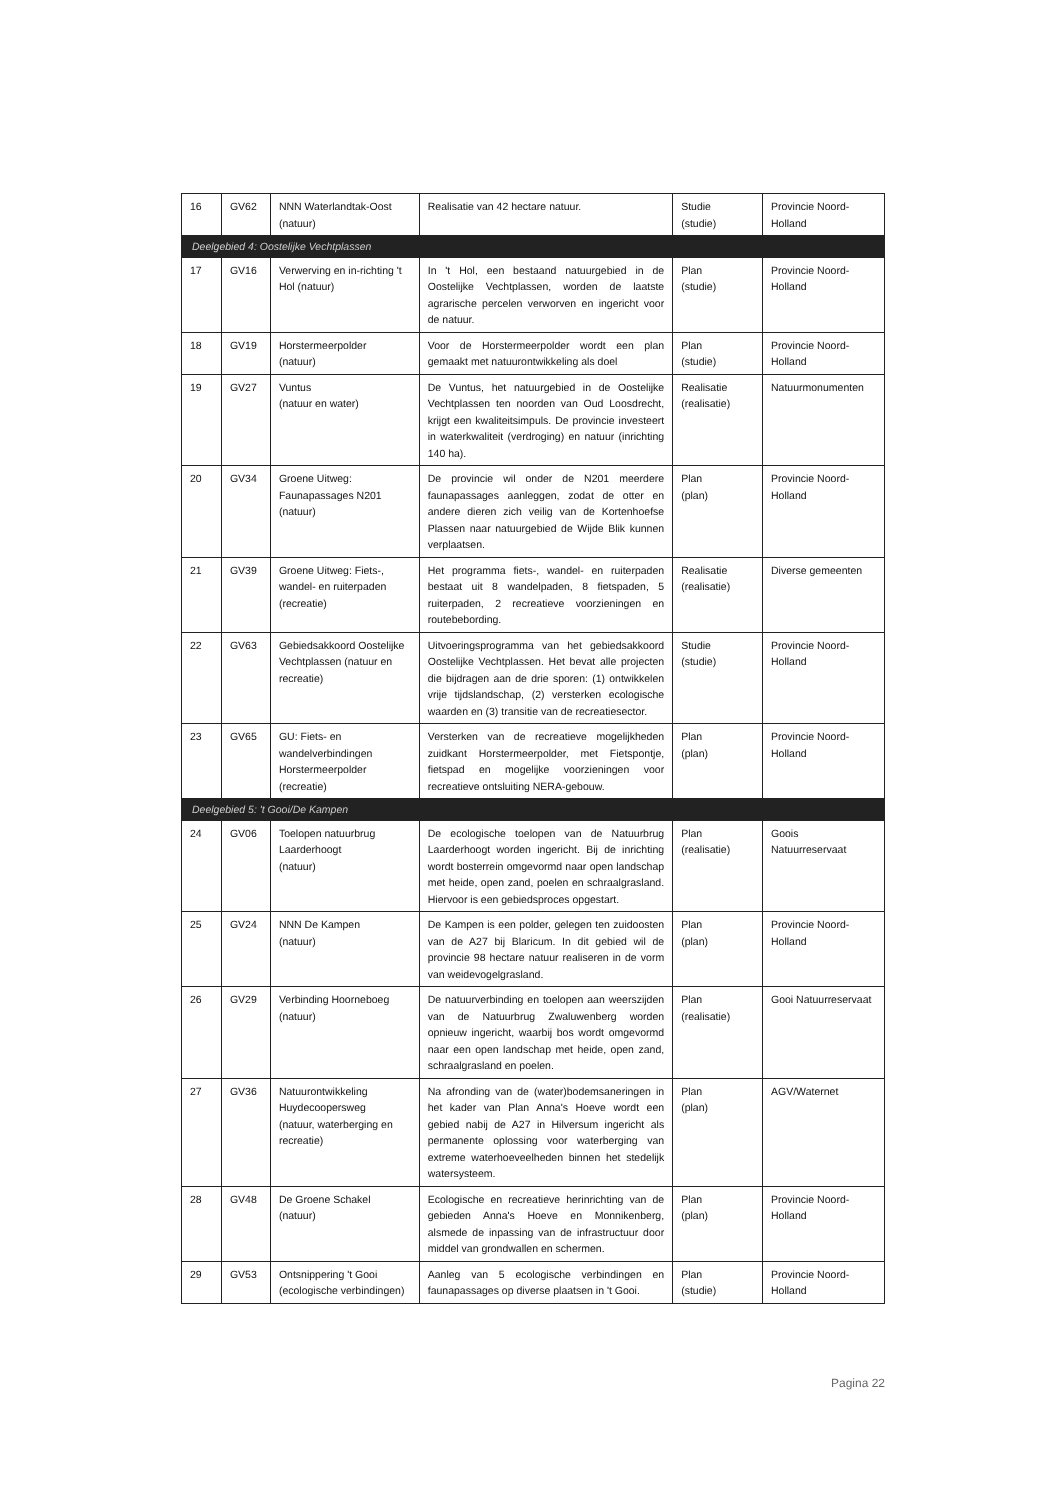| 16 | GV62 | NNN Waterlandtak-Oost (natuur) | Realisatie van 42 hectare natuur. | Studie (studie) | Provincie Noord-Holland |
| Deelgebied 4: Oostelijke Vechtplassen | | | | | |
| 17 | GV16 | Verwerving en in-richting 't Hol (natuur) | In 't Hol, een bestaand natuurgebied in de Oostelijke Vechtplassen, worden de laatste agrarische percelen verworven en ingericht voor de natuur. | Plan (studie) | Provincie Noord-Holland |
| 18 | GV19 | Horstermeerpolder (natuur) | Voor de Horstermeerpolder wordt een plan gemaakt met natuurontwikkeling als doel | Plan (studie) | Provincie Noord-Holland |
| 19 | GV27 | Vuntus (natuur en water) | De Vuntus, het natuurgebied in de Oostelijke Vechtplassen ten noorden van Oud Loosdrecht, krijgt een kwaliteitsimpuls. De provincie investeert in waterkwaliteit (verdroging) en natuur (inrichting 140 ha). | Realisatie (realisatie) | Natuurmonumenten |
| 20 | GV34 | Groene Uitweg: Faunapassages N201 (natuur) | De provincie wil onder de N201 meerdere faunapassages aanleggen, zodat de otter en andere dieren zich veilig van de Kortenhoefse Plassen naar natuurgebied de Wijde Blik kunnen verplaatsen. | Plan (plan) | Provincie Noord-Holland |
| 21 | GV39 | Groene Uitweg: Fiets-, wandel- en ruiterpaden (recreatie) | Het programma fiets-, wandel- en ruiterpaden bestaat uit 8 wandelpaden, 8 fietspaden, 5 ruiterpaden, 2 recreatieve voorzieningen en routebebording. | Realisatie (realisatie) | Diverse gemeenten |
| 22 | GV63 | Gebiedsakkoord Oostelijke Vechtplassen (natuur en recreatie) | Uitvoeringsprogramma van het gebiedsakkoord Oostelijke Vechtplassen. Het bevat alle projecten die bijdragen aan de drie sporen: (1) ontwikkelen vrije tijdslandschap, (2) versterken ecologische waarden en (3) transitie van de recreatiesector. | Studie (studie) | Provincie Noord-Holland |
| 23 | GV65 | GU: Fiets- en wandelverbindingen Horstermeerpolder (recreatie) | Versterken van de recreatieve mogelijkheden zuidkant Horstermeerpolder, met Fietspontje, fietspad en mogelijke voorzieningen voor recreatieve ontsluiting NERA-gebouw. | Plan (plan) | Provincie Noord-Holland |
| Deelgebied 5: 't Gooi/De Kampen | | | | | |
| 24 | GV06 | Toelopen natuurbrug Laarderhoogt (natuur) | De ecologische toelopen van de Natuurbrug Laarderhoogt worden ingericht. Bij de inrichting wordt bosterrein omgevormd naar open landschap met heide, open zand, poelen en schraalgrasland. Hiervoor is een gebiedsproces opgestart. | Plan (realisatie) | Goois Natuurreservaat |
| 25 | GV24 | NNN De Kampen (natuur) | De Kampen is een polder, gelegen ten zuidoosten van de A27 bij Blaricum. In dit gebied wil de provincie 98 hectare natuur realiseren in de vorm van weidevogelgrasland. | Plan (plan) | Provincie Noord-Holland |
| 26 | GV29 | Verbinding Hoorneboeg (natuur) | De natuurverbinding en toelopen aan weerszijden van de Natuurbrug Zwaluwenberg worden opnieuw ingericht, waarbij bos wordt omgevormd naar een open landschap met heide, open zand, schraalgrasland en poelen. | Plan (realisatie) | Gooi Natuurreservaat |
| 27 | GV36 | Natuurontwikkeling Huydecoopersweg (natuur, waterberging en recreatie) | Na afronding van de (water)bodemsaneringen in het kader van Plan Anna's Hoeve wordt een gebied nabij de A27 in Hilversum ingericht als permanente oplossing voor waterberging van extreme waterhoeveelheden binnen het stedelijk watersysteem. | Plan (plan) | AGV/Waternet |
| 28 | GV48 | De Groene Schakel (natuur) | Ecologische en recreatieve herinrichting van de gebieden Anna's Hoeve en Monnikenberg, alsmede de inpassing van de infrastructuur door middel van grondwallen en schermen. | Plan (plan) | Provincie Noord-Holland |
| 29 | GV53 | Ontsnippering 't Gooi (ecologische verbindingen) | Aanleg van 5 ecologische verbindingen en faunapassages op diverse plaatsen in 't Gooi. | Plan (studie) | Provincie Noord-Holland |
Pagina 22